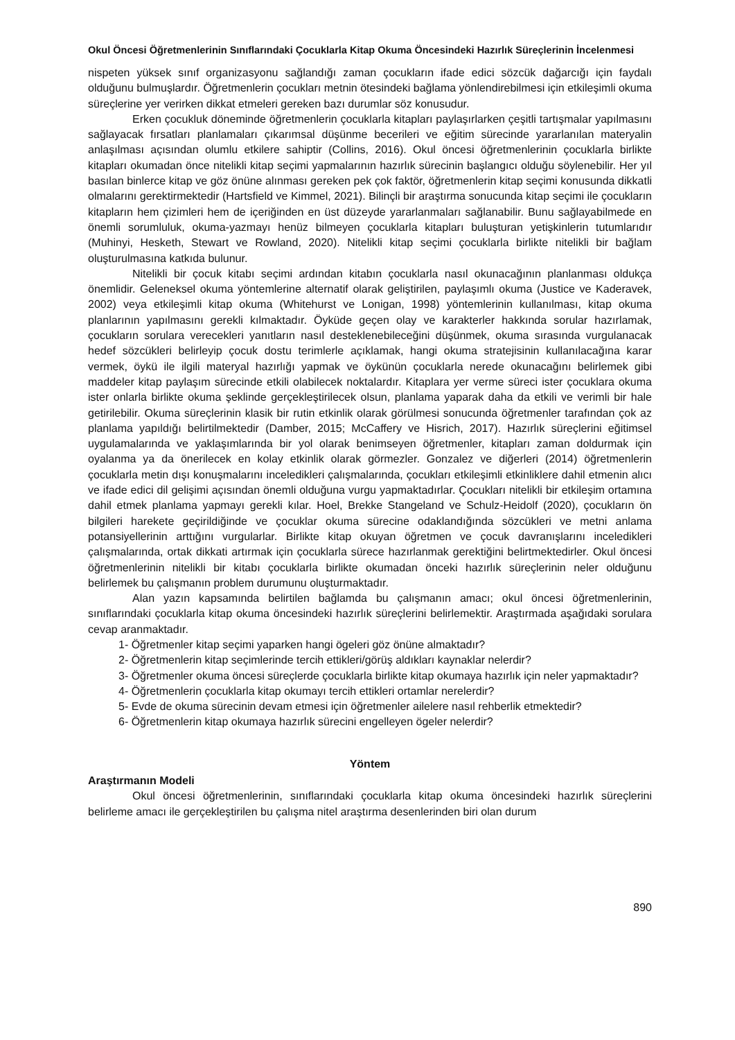Okul Öncesi Öğretmenlerinin Sınıflarındaki Çocuklarla Kitap Okuma Öncesindeki Hazırlık Süreçlerinin İncelenmesi
nispeten yüksek sınıf organizasyonu sağlandığı zaman çocukların ifade edici sözcük dağarcığı için faydalı olduğunu bulmuşlardır. Öğretmenlerin çocukları metnin ötesindeki bağlama yönlendirebilmesi için etkileşimli okuma süreçlerine yer verirken dikkat etmeleri gereken bazı durumlar söz konusudur.
Erken çocukluk döneminde öğretmenlerin çocuklarla kitapları paylaşırlarken çeşitli tartışmalar yapılmasını sağlayacak fırsatları planlamaları çıkarımsal düşünme becerileri ve eğitim sürecinde yararlanılan materyalin anlaşılması açısından olumlu etkilere sahiptir (Collins, 2016). Okul öncesi öğretmenlerinin çocuklarla birlikte kitapları okumadan önce nitelikli kitap seçimi yapmalarının hazırlık sürecinin başlangıcı olduğu söylenebilir. Her yıl basılan binlerce kitap ve göz önüne alınması gereken pek çok faktör, öğretmenlerin kitap seçimi konusunda dikkatli olmalarını gerektirmektedir (Hartsfield ve Kimmel, 2021). Bilinçli bir araştırma sonucunda kitap seçimi ile çocukların kitapların hem çizimleri hem de içeriğinden en üst düzeyde yararlanmaları sağlanabilir. Bunu sağlayabilmede en önemli sorumluluk, okuma-yazmayı henüz bilmeyen çocuklarla kitapları buluşturan yetişkinlerin tutumlarıdır (Muhinyi, Hesketh, Stewart ve Rowland, 2020). Nitelikli kitap seçimi çocuklarla birlikte nitelikli bir bağlam oluşturulmasına katkıda bulunur.
Nitelikli bir çocuk kitabı seçimi ardından kitabın çocuklarla nasıl okunacağının planlanması oldukça önemlidir. Geleneksel okuma yöntemlerine alternatif olarak geliştirilen, paylaşımlı okuma (Justice ve Kaderavek, 2002) veya etkileşimli kitap okuma (Whitehurst ve Lonigan, 1998) yöntemlerinin kullanılması, kitap okuma planlarının yapılmasını gerekli kılmaktadır. Öyküde geçen olay ve karakterler hakkında sorular hazırlamak, çocukların sorulara verecekleri yanıtların nasıl desteklenebileceğini düşünmek, okuma sırasında vurgulanacak hedef sözcükleri belirleyip çocuk dostu terimlerle açıklamak, hangi okuma stratejisinin kullanılacağına karar vermek, öykü ile ilgili materyal hazırlığı yapmak ve öykünün çocuklarla nerede okunacağını belirlemek gibi maddeler kitap paylaşım sürecinde etkili olabilecek noktalardır. Kitaplara yer verme süreci ister çocuklara okuma ister onlarla birlikte okuma şeklinde gerçekleştirilecek olsun, planlama yaparak daha da etkili ve verimli bir hale getirilebilir. Okuma süreçlerinin klasik bir rutin etkinlik olarak görülmesi sonucunda öğretmenler tarafından çok az planlama yapıldığı belirtilmektedir (Damber, 2015; McCaffery ve Hisrich, 2017). Hazırlık süreçlerini eğitimsel uygulamalarında ve yaklaşımlarında bir yol olarak benimseyen öğretmenler, kitapları zaman doldurmak için oyalanma ya da önerilecek en kolay etkinlik olarak görmezler. Gonzalez ve diğerleri (2014) öğretmenlerin çocuklarla metin dışı konuşmalarını inceledikleri çalışmalarında, çocukları etkileşimli etkinliklere dahil etmenin alıcı ve ifade edici dil gelişimi açısından önemli olduğuna vurgu yapmaktadırlar. Çocukları nitelikli bir etkileşim ortamına dahil etmek planlama yapmayı gerekli kılar. Hoel, Brekke Stangeland ve Schulz-Heidolf (2020), çocukların ön bilgileri harekete geçirildiğinde ve çocuklar okuma sürecine odaklandığında sözcükleri ve metni anlama potansiyellerinin arttığını vurgularlar. Birlikte kitap okuyan öğretmen ve çocuk davranışlarını inceledikleri çalışmalarında, ortak dikkati artırmak için çocuklarla sürece hazırlanmak gerektiğini belirtmektedirler. Okul öncesi öğretmenlerinin nitelikli bir kitabı çocuklarla birlikte okumadan önceki hazırlık süreçlerinin neler olduğunu belirlemek bu çalışmanın problem durumunu oluşturmaktadır.
Alan yazın kapsamında belirtilen bağlamda bu çalışmanın amacı; okul öncesi öğretmenlerinin, sınıflarındaki çocuklarla kitap okuma öncesindeki hazırlık süreçlerini belirlemektir. Araştırmada aşağıdaki sorulara cevap aranmaktadır.
1- Öğretmenler kitap seçimi yaparken hangi ögeleri göz önüne almaktadır?
2- Öğretmenlerin kitap seçimlerinde tercih ettikleri/görüş aldıkları kaynaklar nelerdir?
3- Öğretmenler okuma öncesi süreçlerde çocuklarla birlikte kitap okumaya hazırlık için neler yapmaktadır?
4- Öğretmenlerin çocuklarla kitap okumayı tercih ettikleri ortamlar nerelerdir?
5- Evde de okuma sürecinin devam etmesi için öğretmenler ailelere nasıl rehberlik etmektedir?
6- Öğretmenlerin kitap okumaya hazırlık sürecini engelleyen ögeler nelerdir?
Yöntem
Araştırmanın Modeli
Okul öncesi öğretmenlerinin, sınıflarındaki çocuklarla kitap okuma öncesindeki hazırlık süreçlerini belirleme amacı ile gerçekleştirilen bu çalışma nitel araştırma desenlerinden biri olan durum
890